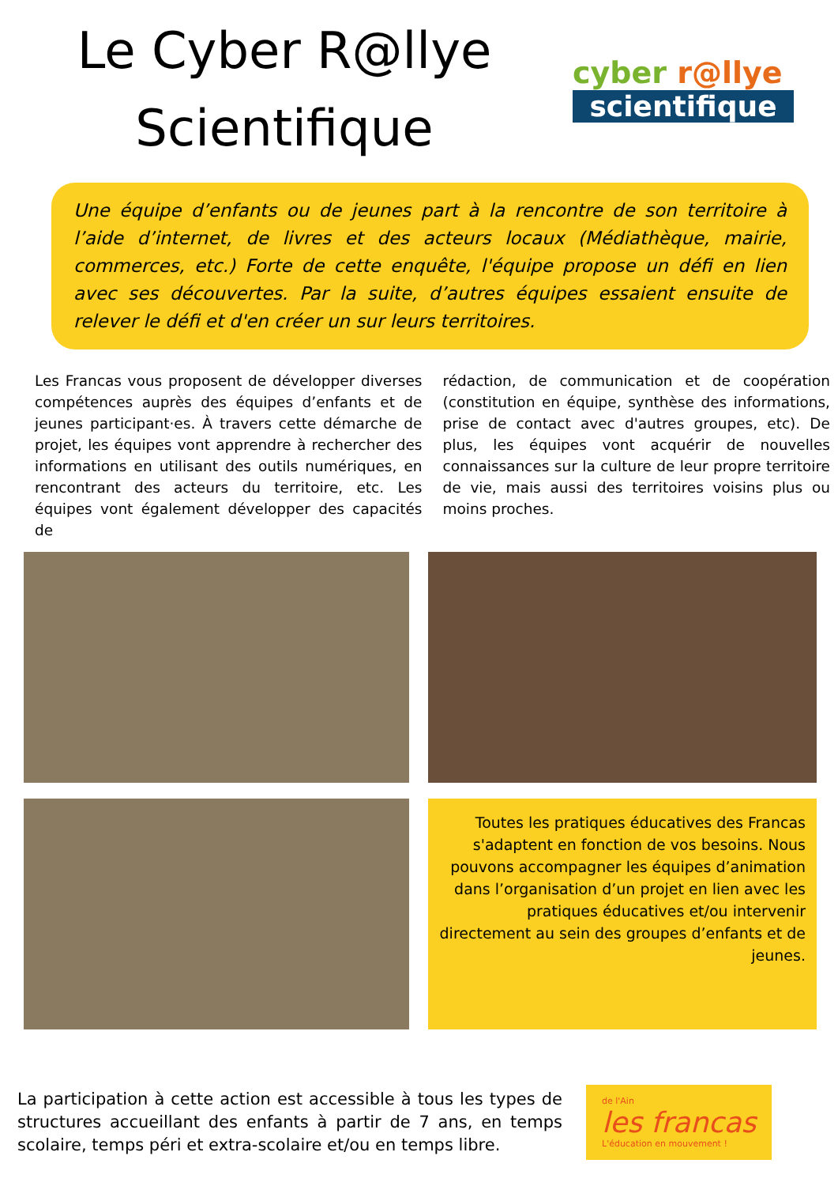Le Cyber R@llye
Scientifique
cyber r@llye
scientifique
Une équipe d’enfants ou de jeunes part à la rencontre de son territoire à l’aide d’internet, de livres et des acteurs locaux (Médiathèque, mairie, commerces, etc.) Forte de cette enquête, l'équipe propose un défi en lien avec ses découvertes. Par la suite, d’autres équipes essaient ensuite de relever le défi et d'en créer un sur leurs territoires.
Les Francas vous proposent de développer diverses compétences auprès des équipes d’enfants et de jeunes participant·es. À travers cette démarche de projet, les équipes vont apprendre à rechercher des informations en utilisant des outils numériques, en rencontrant des acteurs du territoire, etc. Les équipes vont également développer des capacités de
rédaction, de communication et de coopération (constitution en équipe, synthèse des informations, prise de contact avec d'autres groupes, etc). De plus, les équipes vont acquérir de nouvelles connaissances sur la culture de leur propre territoire de vie, mais aussi des territoires voisins plus ou moins proches.
Toutes les pratiques éducatives des Francas s'adaptent en fonction de vos besoins. Nous pouvons accompagner les équipes d’animation dans l’organisation d’un projet en lien avec les pratiques éducatives et/ou intervenir directement au sein des groupes d’enfants et de jeunes.
La participation à cette action est accessible à tous les types de structures accueillant des enfants à partir de 7 ans, en temps scolaire, temps péri et extra-scolaire et/ou en temps libre.
de l'Ain
les francas
L'éducation en mouvement !